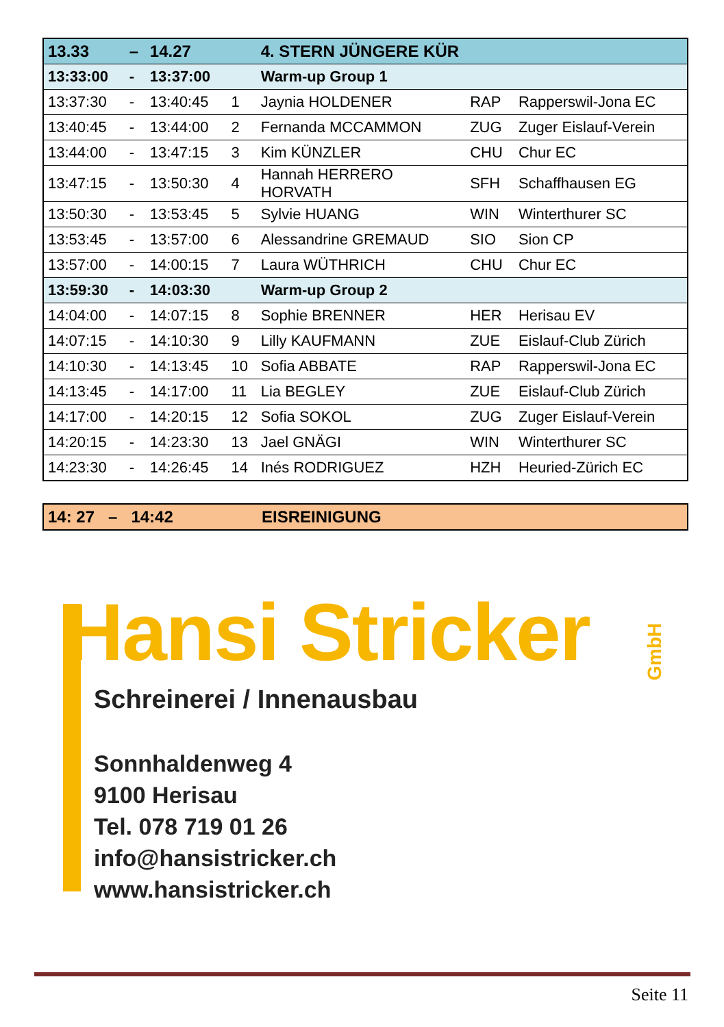| 13.33 | – | 14.27 | | 4. STERN JÜNGERE KÜR | | |
| 13:33:00 | - | 13:37:00 | | Warm-up Group 1 | | |
| 13:37:30 | - | 13:40:45 | 1 | Jaynia HOLDENER | RAP | Rapperswil-Jona EC |
| 13:40:45 | - | 13:44:00 | 2 | Fernanda MCCAMMON | ZUG | Zuger Eislauf-Verein |
| 13:44:00 | - | 13:47:15 | 3 | Kim KÜNZLER | CHU | Chur EC |
| 13:47:15 | - | 13:50:30 | 4 | Hannah HERRERO HORVATH | SFH | Schaffhausen EG |
| 13:50:30 | - | 13:53:45 | 5 | Sylvie HUANG | WIN | Winterthurer SC |
| 13:53:45 | - | 13:57:00 | 6 | Alessandrine GREMAUD | SIO | Sion CP |
| 13:57:00 | - | 14:00:15 | 7 | Laura WÜTHRICH | CHU | Chur EC |
| 13:59:30 | - | 14:03:30 | | Warm-up Group 2 | | |
| 14:04:00 | - | 14:07:15 | 8 | Sophie BRENNER | HER | Herisau EV |
| 14:07:15 | - | 14:10:30 | 9 | Lilly KAUFMANN | ZUE | Eislauf-Club Zürich |
| 14:10:30 | - | 14:13:45 | 10 | Sofia ABBATE | RAP | Rapperswil-Jona EC |
| 14:13:45 | - | 14:17:00 | 11 | Lia BEGLEY | ZUE | Eislauf-Club Zürich |
| 14:17:00 | - | 14:20:15 | 12 | Sofia SOKOL | ZUG | Zuger Eislauf-Verein |
| 14:20:15 | - | 14:23:30 | 13 | Jael GNÄGI | WIN | Winterthurer SC |
| 14:23:30 | - | 14:26:45 | 14 | Inés RODRIGUEZ | HZH | Heuried-Zürich EC |
| 14: 27 – 14:42 | EISREINIGUNG |
Hansi Stricker
GmbH
Schreinerei / Innenausbau
Sonnhaldenweg 4
9100 Herisau
Tel. 078 719 01 26
info@hansistricker.ch
www.hansistricker.ch
Seite 11